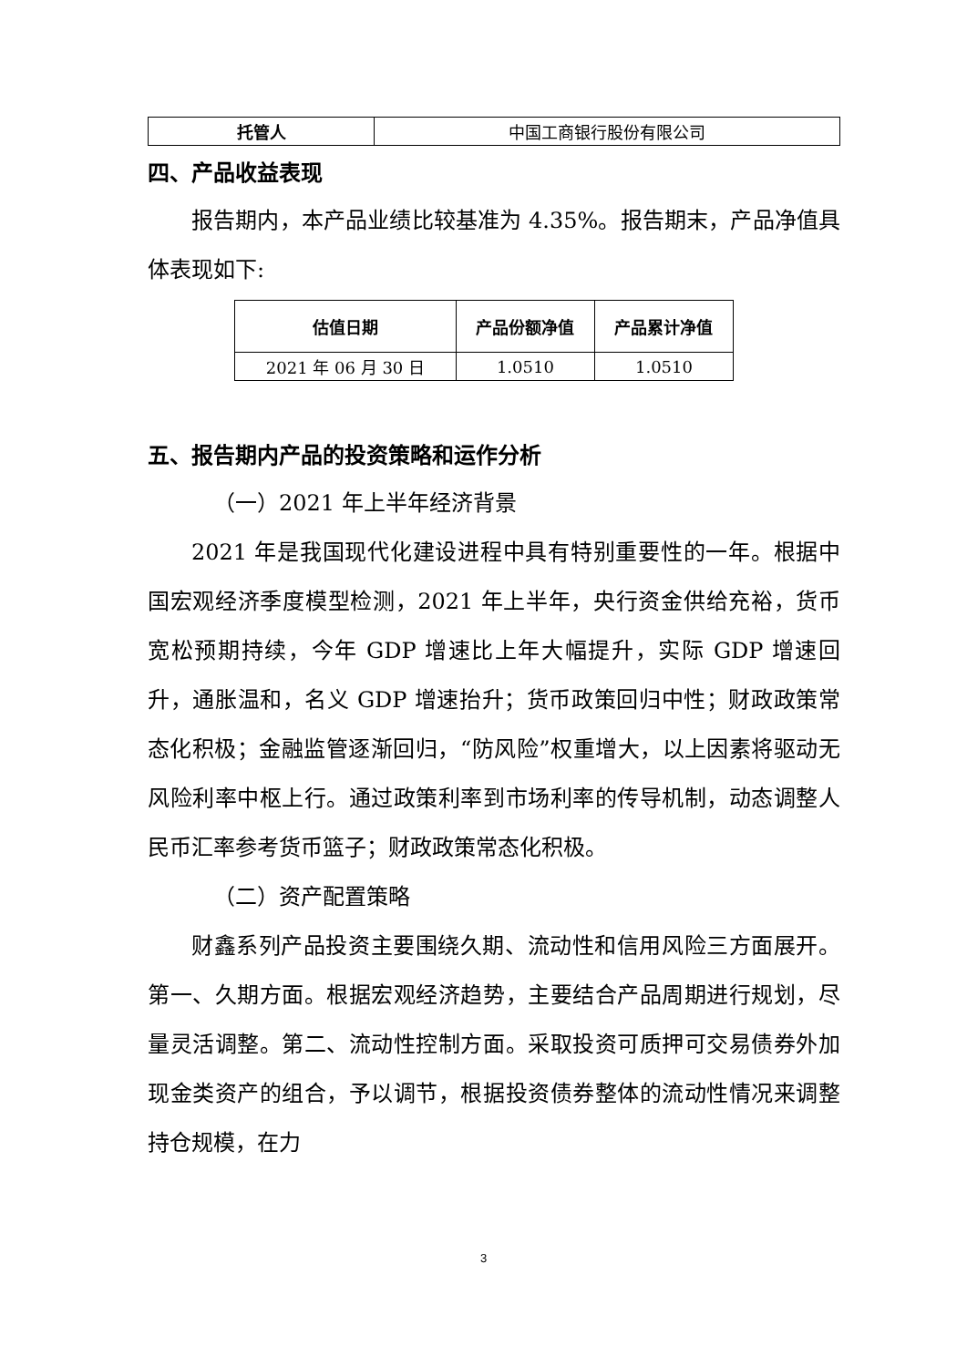| 托管人 | 中国工商银行股份有限公司 |
四、产品收益表现
报告期内，本产品业绩比较基准为 4.35%。报告期末，产品净值具体表现如下:
| 估值日期 | 产品份额净值 | 产品累计净值 |
| --- | --- | --- |
| 2021 年 06 月 30 日 | 1.0510 | 1.0510 |
五、报告期内产品的投资策略和运作分析
（一）2021 年上半年经济背景
2021 年是我国现代化建设进程中具有特别重要性的一年。根据中国宏观经济季度模型检测，2021 年上半年，央行资金供给充裕，货币宽松预期持续，今年 GDP 增速比上年大幅提升，实际 GDP 增速回升，通胀温和，名义 GDP 增速抬升；货币政策回归中性；财政政策常态化积极；金融监管逐渐回归，“防风险”权重增大，以上因素将驱动无风险利率中枢上行。通过政策利率到市场利率的传导机制，动态调整人民币汇率参考货币篮子；财政政策常态化积极。
（二）资产配置策略
财鑫系列产品投资主要围绕久期、流动性和信用风险三方面展开。第一、久期方面。根据宏观经济趋势，主要结合产品周期进行规划，尽量灵活调整。第二、流动性控制方面。采取投资可质押可交易债券外加现金类资产的组合，予以调节，根据投资债券整体的流动性情况来调整持仓规模，在力
3